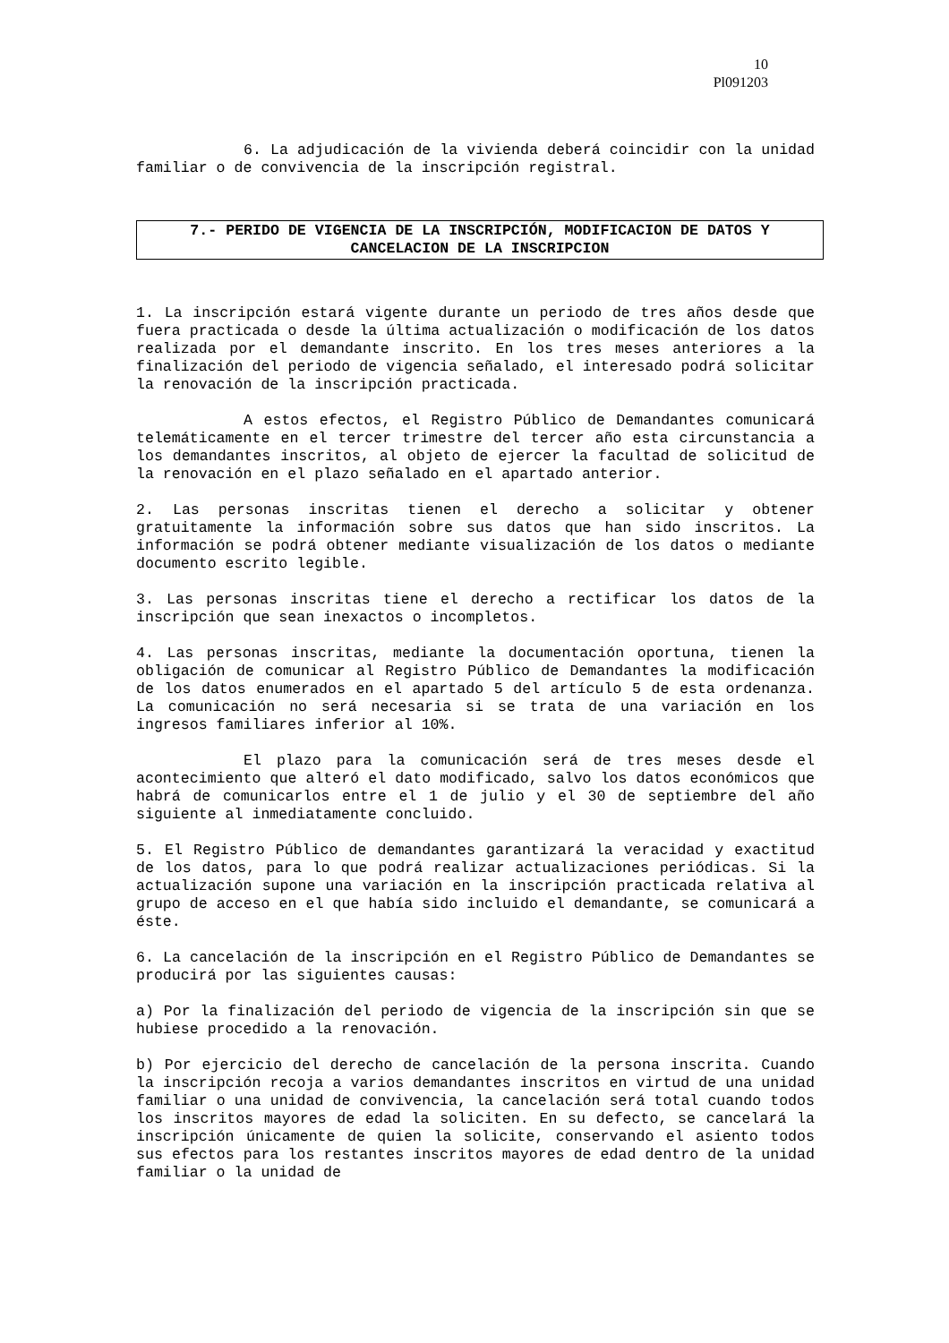10
Pl091203
6. La adjudicación de la vivienda deberá coincidir con la unidad familiar o de convivencia de la inscripción registral.
7.- PERIDO DE VIGENCIA DE LA INSCRIPCIÓN, MODIFICACION DE DATOS Y CANCELACION DE LA INSCRIPCION
1. La inscripción estará vigente durante un periodo de tres años desde que fuera practicada o desde la última actualización o modificación de los datos realizada por el demandante inscrito. En los tres meses anteriores a la finalización del periodo de vigencia señalado, el interesado podrá solicitar la renovación de la inscripción practicada.
A estos efectos, el Registro Público de Demandantes comunicará telemáticamente en el tercer trimestre del tercer año esta circunstancia a los demandantes inscritos, al objeto de ejercer la facultad de solicitud de la renovación en el plazo señalado en el apartado anterior.
2. Las personas inscritas tienen el derecho a solicitar y obtener gratuitamente la información sobre sus datos que han sido inscritos. La información se podrá obtener mediante visualización de los datos o mediante documento escrito legible.
3. Las personas inscritas tiene el derecho a rectificar los datos de la inscripción que sean inexactos o incompletos.
4. Las personas inscritas, mediante la documentación oportuna, tienen la obligación de comunicar al Registro Público de Demandantes la modificación de los datos enumerados en el apartado 5 del artículo 5 de esta ordenanza. La comunicación no será necesaria si se trata de una variación en los ingresos familiares inferior al 10%.
El plazo para la comunicación será de tres meses desde el acontecimiento que alteró el dato modificado, salvo los datos económicos que habrá de comunicarlos entre el 1 de julio y el 30 de septiembre del año siguiente al inmediatamente concluido.
5. El Registro Público de demandantes garantizará la veracidad y exactitud de los datos, para lo que podrá realizar actualizaciones periódicas. Si la actualización supone una variación en la inscripción practicada relativa al grupo de acceso en el que había sido incluido el demandante, se comunicará a éste.
6. La cancelación de la inscripción en el Registro Público de Demandantes se producirá por las siguientes causas:
a) Por la finalización del periodo de vigencia de la inscripción sin que se hubiese procedido a la renovación.
b) Por ejercicio del derecho de cancelación de la persona inscrita. Cuando la inscripción recoja a varios demandantes inscritos en virtud de una unidad familiar o una unidad de convivencia, la cancelación será total cuando todos los inscritos mayores de edad la soliciten. En su defecto, se cancelará la inscripción únicamente de quien la solicite, conservando el asiento todos sus efectos para los restantes inscritos mayores de edad dentro de la unidad familiar o la unidad de